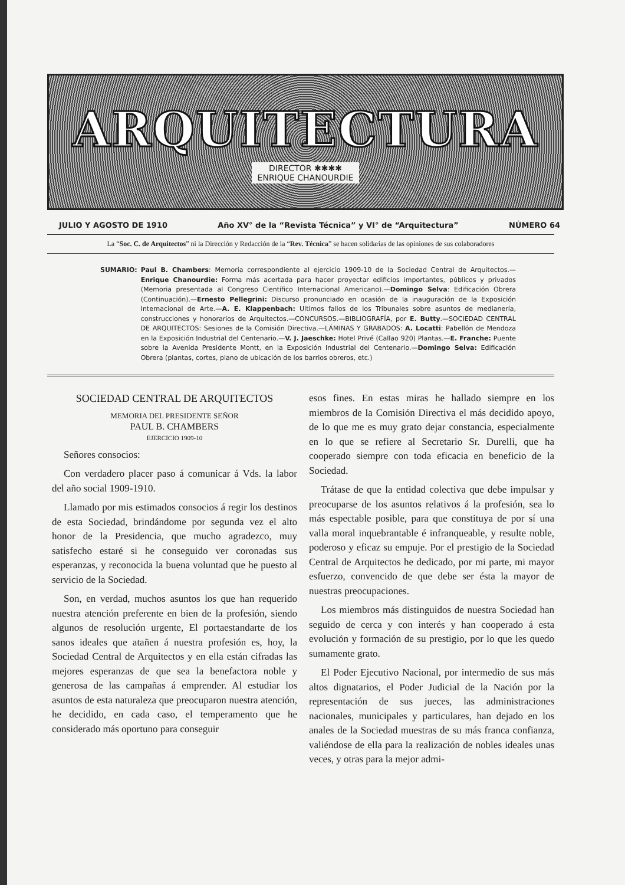ARQUITECTURA
DIRECTOR ✱✱✱✱
ENRIQUE CHANOURDIE
JULIO Y AGOSTO DE 1910 Año XV° de la “Revista Técnica” y VI° de “Arquitectura” NÚMERO 64
La “Soc. C. de Arquitectos” ni la Dirección y Redacción de la “Rev. Técnica” se hacen solidarias de las opiniones de sus colaboradores
SUMARIO: Paul B. Chambers: Memoria correspondiente al ejercicio 1909-10 de la Sociedad Central de Arquitectos.—Enrique Chanourdie: Forma más acertada para hacer proyectar edificios importantes, públicos y privados (Memoria presentada al Congreso Científico Internacional Americano).—Domingo Selva: Edificación Obrera (Continuación).—Ernesto Pellegrini: Discurso pronunciado en ocasión de la inauguración de la Exposición Internacional de Arte.—A. E. Klappenbach: Ultimos fallos de los Tribunales sobre asuntos de medianería, construcciones y honorarios de Arquitectos.—CONCURSOS.—BIBLIOGRAFÍA, por E. Butty.—SOCIEDAD CENTRAL DE ARQUITECTOS: Sesiones de la Comisión Directiva.—LÁMINAS Y GRABADOS: A. Locatti: Pabellón de Mendoza en la Exposición Industrial del Centenario.—V. J. Jaeschke: Hotel Privé (Callao 920) Plantas.—E. Franche: Puente sobre la Avenida Presidente Montt, en la Exposición Industrial del Centenario.—Domingo Selva: Edificación Obrera (plantas, cortes, plano de ubicación de los barrios obreros, etc.)
SOCIEDAD CENTRAL DE ARQUITECTOS
MEMORIA DEL PRESIDENTE SEÑOR
PAUL B. CHAMBERS
EJERCICIO 1909-10
Señores consocios:
Con verdadero placer paso á comunicar á Vds. la labor del año social 1909-1910.
Llamado por mis estimados consocios á regir los destinos de esta Sociedad, brindándome por segunda vez el alto honor de la Presidencia, que mucho agradezco, muy satisfecho estaré si he conseguido ver coronadas sus esperanzas, y reconocida la buena voluntad que he puesto al servicio de la Sociedad.
Son, en verdad, muchos asuntos los que han requerido nuestra atención preferente en bien de la profesión, siendo algunos de resolución urgente, El portaestandarte de los sanos ideales que atañen á nuestra profesión es, hoy, la Sociedad Central de Arquitectos y en ella están cifradas las mejores esperanzas de que sea la benefactora noble y generosa de las campañas á emprender. Al estudiar los asuntos de esta naturaleza que preocuparon nuestra atención, he decidido, en cada caso, el temperamento que he considerado más oportuno para conseguir
esos fines. En estas miras he hallado siempre en los miembros de la Comisión Directiva el más decidido apoyo, de lo que me es muy grato dejar constancia, especialmente en lo que se refiere al Secretario Sr. Durelli, que ha cooperado siempre con toda eficacia en beneficio de la Sociedad.
Trátase de que la entidad colectiva que debe impulsar y preocuparse de los asuntos relativos á la profesión, sea lo más espectable posible, para que constituya de por sí una valla moral inquebrantable é infranqueable, y resulte noble, poderoso y eficaz su empuje. Por el prestigio de la Sociedad Central de Arquitectos he dedicado, por mi parte, mi mayor esfuerzo, convencido de que debe ser ésta la mayor de nuestras preocupaciones.
Los miembros más distinguidos de nuestra Sociedad han seguido de cerca y con interés y han cooperado á esta evolución y formación de su prestigio, por lo que les quedo sumamente grato.
El Poder Ejecutivo Nacional, por intermedio de sus más altos dignatarios, el Poder Judicial de la Nación por la representación de sus jueces, las administraciones nacionales, municipales y particulares, han dejado en los anales de la Sociedad muestras de su más franca confianza, valiéndose de ella para la realización de nobles ideales unas veces, y otras para la mejor admi-